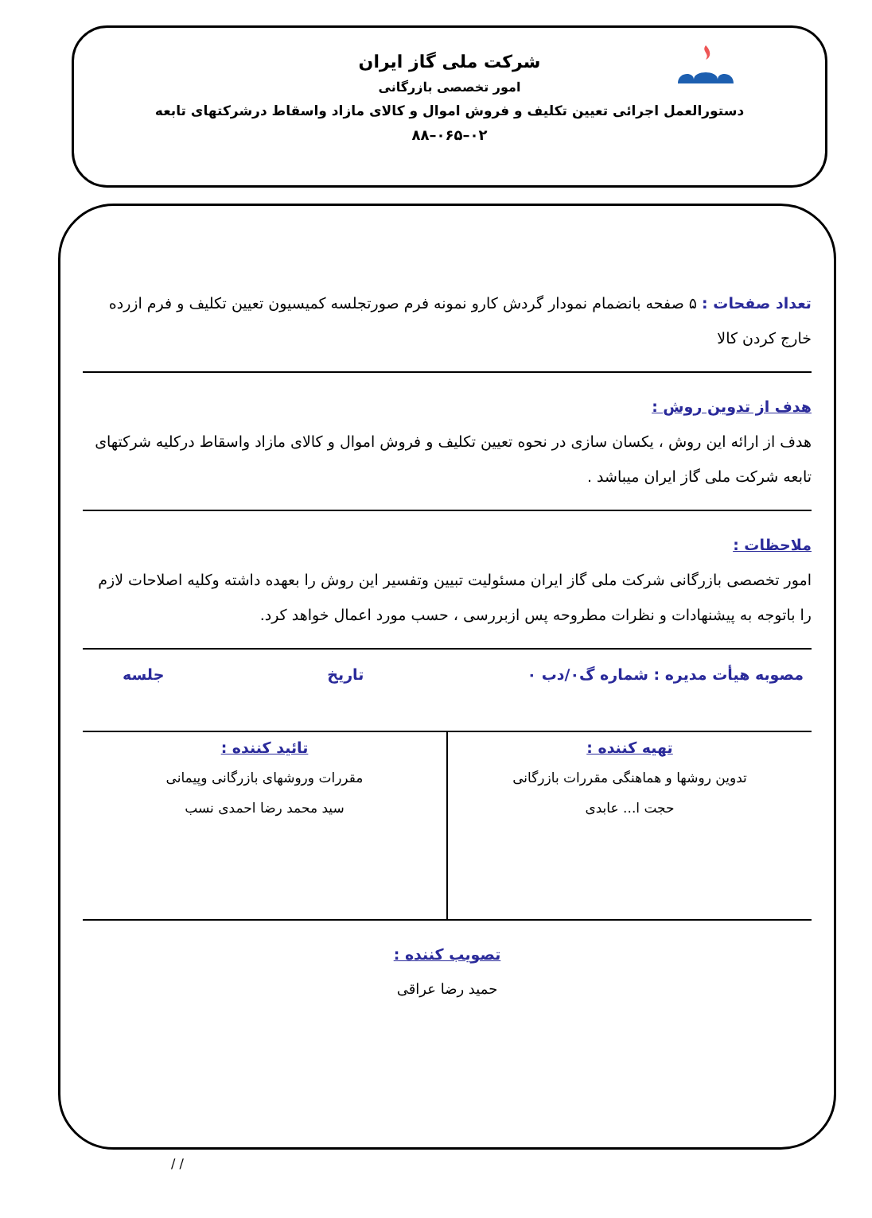شرکت ملی گاز ایران
امور تخصصی بازرگانی
دستورالعمل اجرائی تعیین تکلیف و فروش اموال و کالای مازاد واسقاط درشرکتهای تابعه
۰۲–۰۶۵–۸۸
تعداد صفحات : ۵ صفحه بانضمام نمودار گردش کارو نمونه فرم صورتجلسه کمیسیون تعیین تکلیف و فرم ازرده خارج کردن کالا
هدف از تدوین روش :
هدف از ارائه این روش ، یکسان سازی در نحوه تعیین تکلیف و فروش اموال و کالای مازاد واسقاط درکلیه شرکتهای تابعه شرکت ملی گاز ایران میباشد .
ملاحظات :
امور تخصصی بازرگانی شرکت ملی گاز ایران مسئولیت تبیین وتفسیر این روش را بعهده داشته وکلیه اصلاحات لازم را باتوجه به پیشنهادات و نظرات مطروحه پس ازبررسی ، حسب مورد اعمال خواهد کرد.
مصوبه هیأت مدیره : شماره گ۰/دب ۰ تاریخ جلسه
تهیه کننده :
تدوین روشها و هماهنگی مقررات بازرگانی
حجت ا... عابدی
تائید کننده :
مقررات وروشهای بازرگانی وپیمانی
سید محمد رضا احمدی نسب
تصویب کننده :
حمید رضا عراقی
/ /